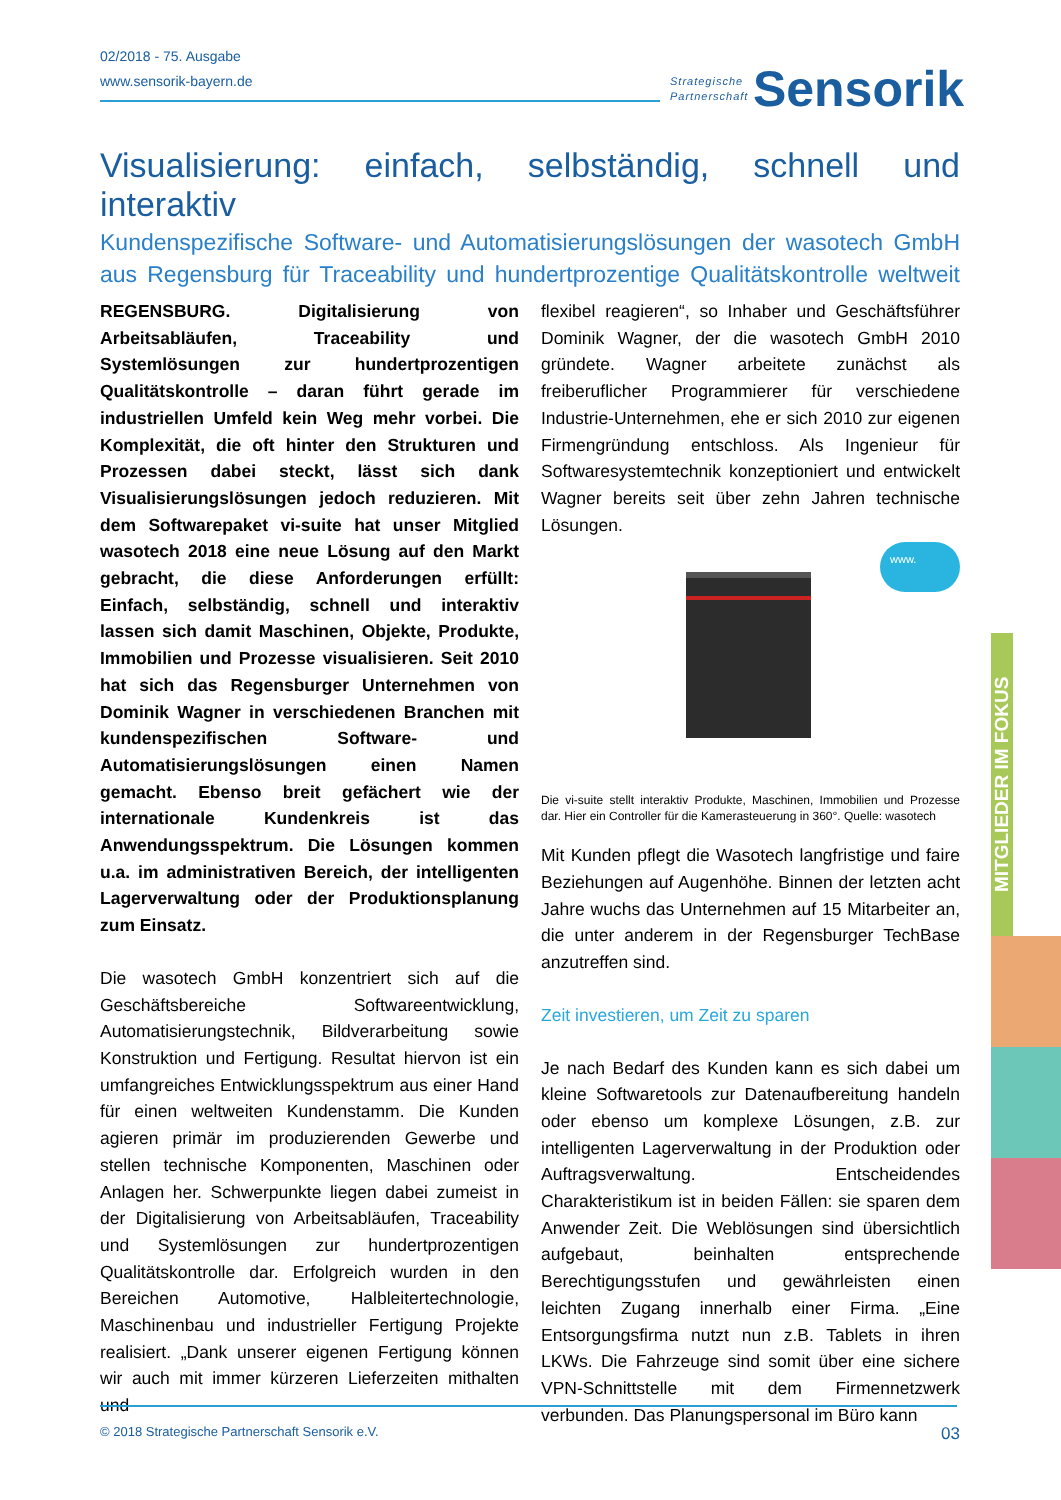02/2018 - 75. Ausgabe
www.sensorik-bayern.de
Strategische
Partnerschaft Sensorik
Visualisierung: einfach, selbständig, schnell und interaktiv
Kundenspezifische Software- und Automatisierungslösungen der wasotech GmbH aus Regensburg für Traceability und hundertprozentige Qualitätskontrolle weltweit
REGENSBURG. Digitalisierung von Arbeitsabläufen, Traceability und Systemlösungen zur hundertprozentigen Qualitätskontrolle – daran führt gerade im industriellen Umfeld kein Weg mehr vorbei. Die Komplexität, die oft hinter den Strukturen und Prozessen dabei steckt, lässt sich dank Visualisierungslösungen jedoch reduzieren. Mit dem Softwarepaket vi-suite hat unser Mitglied wasotech 2018 eine neue Lösung auf den Markt gebracht, die diese Anforderungen erfüllt: Einfach, selbständig, schnell und interaktiv lassen sich damit Maschinen, Objekte, Produkte, Immobilien und Prozesse visualisieren. Seit 2010 hat sich das Regensburger Unternehmen von Dominik Wagner in verschiedenen Branchen mit kundenspezifischen Software- und Automatisierungslösungen einen Namen gemacht. Ebenso breit gefächert wie der internationale Kundenkreis ist das Anwendungsspektrum. Die Lösungen kommen u.a. im administrativen Bereich, der intelligenten Lagerverwaltung oder der Produktionsplanung zum Einsatz.
Die wasotech GmbH konzentriert sich auf die Geschäftsbereiche Softwareentwicklung, Automatisierungstechnik, Bildverarbeitung sowie Konstruktion und Fertigung. Resultat hiervon ist ein umfangreiches Entwicklungsspektrum aus einer Hand für einen weltweiten Kundenstamm. Die Kunden agieren primär im produzierenden Gewerbe und stellen technische Komponenten, Maschinen oder Anlagen her. Schwerpunkte liegen dabei zumeist in der Digitalisierung von Arbeitsabläufen, Traceability und Systemlösungen zur hundertprozentigen Qualitätskontrolle dar. Erfolgreich wurden in den Bereichen Automotive, Halbleitertechnologie, Maschinenbau und industrieller Fertigung Projekte realisiert. „Dank unserer eigenen Fertigung können wir auch mit immer kürzeren Lieferzeiten mithalten und
flexibel reagieren“, so Inhaber und Geschäftsführer Dominik Wagner, der die wasotech GmbH 2010 gründete. Wagner arbeitete zunächst als freiberuflicher Programmierer für verschiedene Industrie-Unternehmen, ehe er sich 2010 zur eigenen Firmengründung entschloss. Als Ingenieur für Softwaresystemtechnik konzeptioniert und entwickelt Wagner bereits seit über zehn Jahren technische Lösungen.
www.
Die vi-suite stellt interaktiv Produkte, Maschinen, Immobilien und Prozesse dar. Hier ein Controller für die Kamerasteuerung in 360°. Quelle: wasotech
Mit Kunden pflegt die Wasotech langfristige und faire Beziehungen auf Augenhöhe. Binnen der letzten acht Jahre wuchs das Unternehmen auf 15 Mitarbeiter an, die unter anderem in der Regensburger TechBase anzutreffen sind.
Zeit investieren, um Zeit zu sparen
Je nach Bedarf des Kunden kann es sich dabei um kleine Softwaretools zur Datenaufbereitung handeln oder ebenso um komplexe Lösungen, z.B. zur intelligenten Lagerverwaltung in der Produktion oder Auftragsverwaltung. Entscheidendes Charakteristikum ist in beiden Fällen: sie sparen dem Anwender Zeit. Die Weblösungen sind übersichtlich aufgebaut, beinhalten entsprechende Berechtigungsstufen und gewährleisten einen leichten Zugang innerhalb einer Firma. „Eine Entsorgungsfirma nutzt nun z.B. Tablets in ihren LKWs. Die Fahrzeuge sind somit über eine sichere VPN-Schnittstelle mit dem Firmennetzwerk verbunden. Das Planungspersonal im Büro kann
MITGLIEDER IM FOKUS
© 2018 Strategische Partnerschaft Sensorik e.V. 03